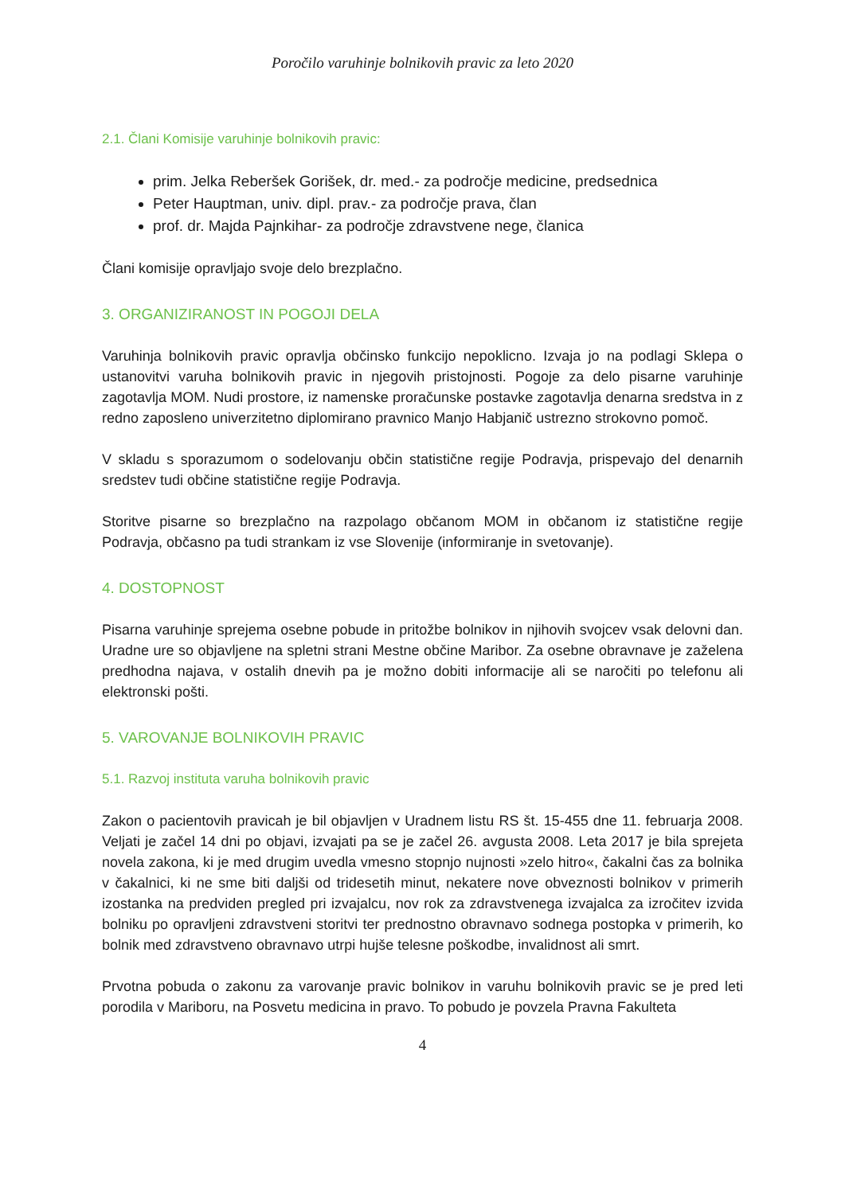Poročilo varuhinje bolnikovih pravic za leto 2020
2.1. Člani Komisije varuhinje bolnikovih pravic:
prim. Jelka Reberšek Gorišek, dr. med.- za področje medicine, predsednica
Peter Hauptman, univ. dipl. prav.- za področje prava, član
prof. dr. Majda Pajnkihar- za področje zdravstvene nege, članica
Člani komisije opravljajo svoje delo brezplačno.
3. ORGANIZIRANOST IN POGOJI DELA
Varuhinja bolnikovih pravic opravlja občinsko funkcijo nepoklicno. Izvaja jo na podlagi Sklepa o ustanovitvi varuha bolnikovih pravic in njegovih pristojnosti. Pogoje za delo pisarne varuhinje zagotavlja MOM. Nudi prostore, iz namenske proračunske postavke zagotavlja denarna sredstva in z redno zaposleno univerzitetno diplomirano pravnico Manjo Habjanič ustrezno strokovno pomoč.
V skladu s sporazumom o sodelovanju občin statistične regije Podravja, prispevajo del denarnih sredstev tudi občine statistične regije Podravja.
Storitve pisarne so brezplačno na razpolago občanom MOM in občanom iz statistične regije Podravja, občasno pa tudi strankam iz vse Slovenije (informiranje in svetovanje).
4. DOSTOPNOST
Pisarna varuhinje sprejema osebne pobude in pritožbe bolnikov in njihovih svojcev vsak delovni dan. Uradne ure so objavljene na spletni strani Mestne občine Maribor. Za osebne obravnave je zaželena predhodna najava, v ostalih dnevih pa je možno dobiti informacije ali se naročiti po telefonu ali elektronski pošti.
5. VAROVANJE BOLNIKOVIH PRAVIC
5.1. Razvoj instituta varuha bolnikovih pravic
Zakon o pacientovih pravicah je bil objavljen v Uradnem listu RS št. 15-455 dne 11. februarja 2008. Veljati je začel 14 dni po objavi, izvajati pa se je začel 26. avgusta 2008. Leta 2017 je bila sprejeta novela zakona, ki je med drugim uvedla vmesno stopnjo nujnosti »zelo hitro«, čakalni čas za bolnika v čakalnici, ki ne sme biti daljši od tridesetih minut, nekatere nove obveznosti bolnikov v primerih izostanka na predviden pregled pri izvajalcu, nov rok za zdravstvenega izvajalca za izročitev izvida bolniku po opravljeni zdravstveni storitvi ter prednostno obravnavo sodnega postopka v primerih, ko bolnik med zdravstveno obravnavo utrpi hujše telesne poškodbe, invalidnost ali smrt.
Prvotna pobuda o zakonu za varovanje pravic bolnikov in varuhu bolnikovih pravic se je pred leti porodila v Mariboru, na Posvetu medicina in pravo. To pobudo je povzela Pravna Fakulteta
4